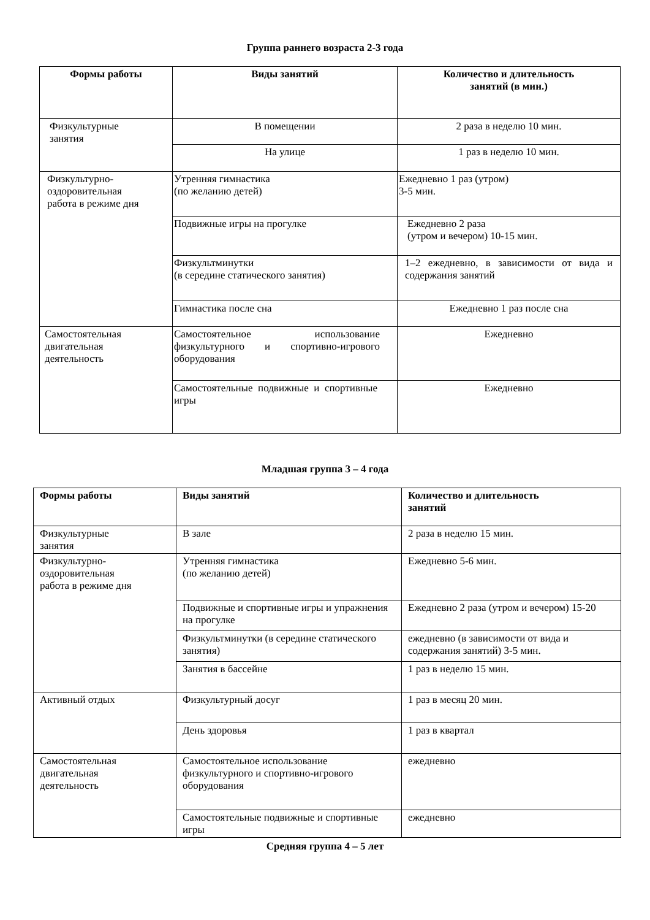Группа раннего возраста 2-3 года
| Формы работы | Виды занятий | Количество и длительность занятий (в мин.) |
| --- | --- | --- |
| Физкультурные занятия | В помещении | 2 раза в неделю 10 мин. |
| | На улице | 1 раз в неделю 10 мин. |
| Физкультурно- оздоровительная работа в режиме дня | Утренняя гимнастика (по желанию детей) | Ежедневно 1 раз (утром) 3-5 мин. |
| | Подвижные игры на прогулке | Ежедневно 2 раза (утром и вечером) 10-15 мин. |
| | Физкультминутки (в середине статического занятия) | 1–2 ежедневно, в зависимости от вида и содержания занятий |
| | Гимнастика после сна | Ежедневно 1 раз после сна |
| Самостоятельная двигательная деятельность | Самостоятельное использование физкультурного и спортивно-игрового оборудования | Ежедневно |
| | Самостоятельные подвижные и спортивные игры | Ежедневно |
Младшая группа 3 – 4 года
| Формы работы | Виды занятий | Количество и длительность занятий |
| --- | --- | --- |
| Физкультурные занятия | В зале | 2 раза в неделю 15 мин. |
| Физкультурно- оздоровительная работа в режиме дня | Утренняя гимнастика (по желанию детей) | Ежедневно 5-6 мин. |
| | Подвижные и спортивные игры и упражнения на прогулке | Ежедневно 2 раза (утром и вечером) 15-20 |
| | Физкультминутки (в середине статического занятия) | ежедневно (в зависимости от вида и содержания занятий) 3-5 мин. |
| | Занятия в бассейне | 1 раз в неделю 15 мин. |
| Активный отдых | Физкультурный досуг | 1 раз в месяц 20 мин. |
| | День здоровья | 1 раз в квартал |
| Самостоятельная двигательная деятельность | Самостоятельное использование физкультурного и спортивно-игрового оборудования | ежедневно |
| | Самостоятельные подвижные и спортивные игры | ежедневно |
Средняя группа 4 – 5 лет